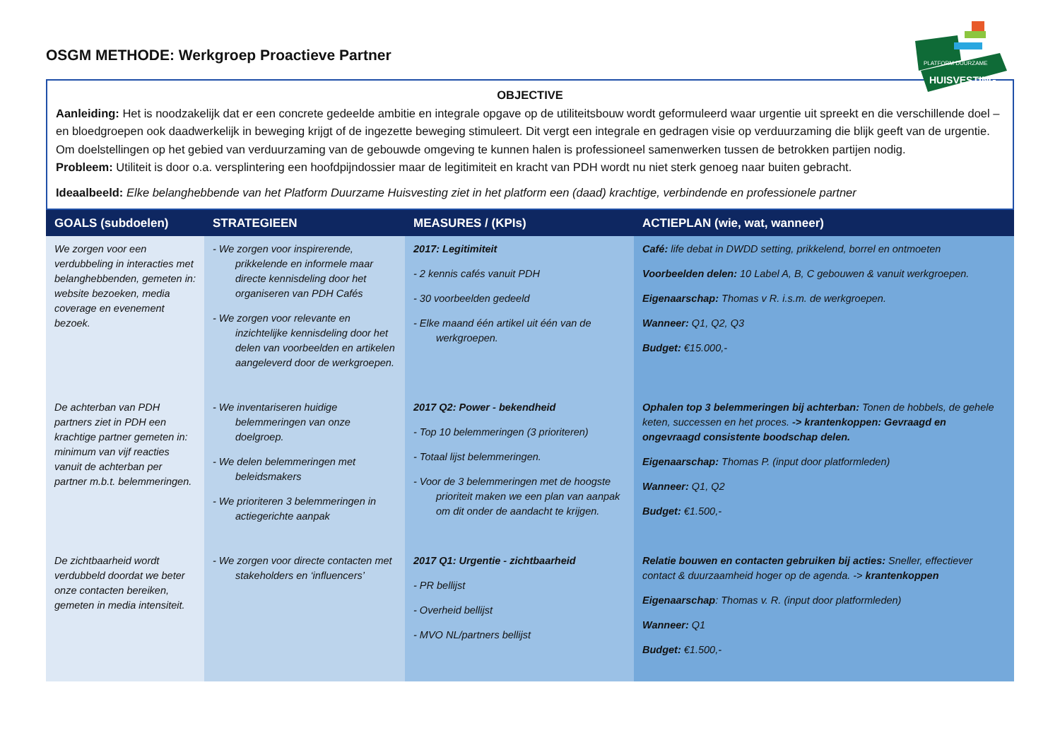OSGM METHODE: Werkgroep Proactieve Partner
PLATFORM DUURZAME
HUISVESTING
OBJECTIVE
Aanleiding: Het is noodzakelijk dat er een concrete gedeelde ambitie en integrale opgave op de utiliteitsbouw wordt geformuleerd waar urgentie uit spreekt en die verschillende doel –en bloedgroepen ook daadwerkelijk in beweging krijgt of de ingezette beweging stimuleert. Dit vergt een integrale en gedragen visie op verduurzaming die blijk geeft van de urgentie. Om doelstellingen op het gebied van verduurzaming van de gebouwde omgeving te kunnen halen is professioneel samenwerken tussen de betrokken partijen nodig.
Probleem: Utiliteit is door o.a. versplintering een hoofdpijndossier maar de legitimiteit en kracht van PDH wordt nu niet sterk genoeg naar buiten gebracht.
Ideaalbeeld: Elke belanghebbende van het Platform Duurzame Huisvesting ziet in het platform een (daad) krachtige, verbindende en professionele partner
| GOALS (subdoelen) | STRATEGIEEN | MEASURES / (KPIs) | ACTIEPLAN (wie, wat, wanneer) |
| --- | --- | --- | --- |
| We zorgen voor een verdubbeling in interacties met belanghebbenden, gemeten in: website bezoeken, media coverage en evenement bezoek. | - We zorgen voor inspirerende, prikkelende en informele maar directe kennisdeling door het organiseren van PDH Cafés - We zorgen voor relevante en inzichtelijke kennisdeling door het delen van voorbeelden en artikelen aangeleverd door de werkgroepen. | 2017: Legitimiteit - 2 kennis cafés vanuit PDH - 30 voorbeelden gedeeld - Elke maand één artikel uit één van de werkgroepen. | Café: life debat in DWDD setting, prikkelend, borrel en ontmoeten Voorbeelden delen: 10 Label A, B, C gebouwen & vanuit werkgroepen. Eigenaarschap: Thomas v R. i.s.m. de werkgroepen. Wanneer: Q1, Q2, Q3 Budget: €15.000,- |
| De achterban van PDH partners ziet in PDH een krachtige partner gemeten in: minimum van vijf reacties vanuit de achterban per partner m.b.t. belemmeringen. | - We inventariseren huidige belemmeringen van onze doelgroep. - We delen belemmeringen met beleidsmakers - We prioriteren 3 belemmeringen in actiegerichte aanpak | 2017 Q2: Power - bekendheid - Top 10 belemmeringen (3 prioriteren) - Totaal lijst belemmeringen. - Voor de 3 belemmeringen met de hoogste prioriteit maken we een plan van aanpak om dit onder de aandacht te krijgen. | Ophalen top 3 belemmeringen bij achterban: Tonen de hobbels, de gehele keten, successen en het proces. -> krantenkoppen: Gevraagd en ongevraagd consistente boodschap delen. Eigenaarschap: Thomas P. (input door platformleden) Wanneer: Q1, Q2 Budget: €1.500,- |
| De zichtbaarheid wordt verdubbeld doordat we beter onze contacten bereiken, gemeten in media intensiteit. | - We zorgen voor directe contacten met stakeholders en ‘influencers’ | 2017 Q1: Urgentie - zichtbaarheid - PR bellijst - Overheid bellijst - MVO NL/partners bellijst | Relatie bouwen en contacten gebruiken bij acties: Sneller, effectiever contact & duurzaamheid hoger op de agenda. -> krantenkoppen Eigenaarschap : Thomas v. R. (input door platformleden) Wanneer: Q1 Budget: €1.500,- |